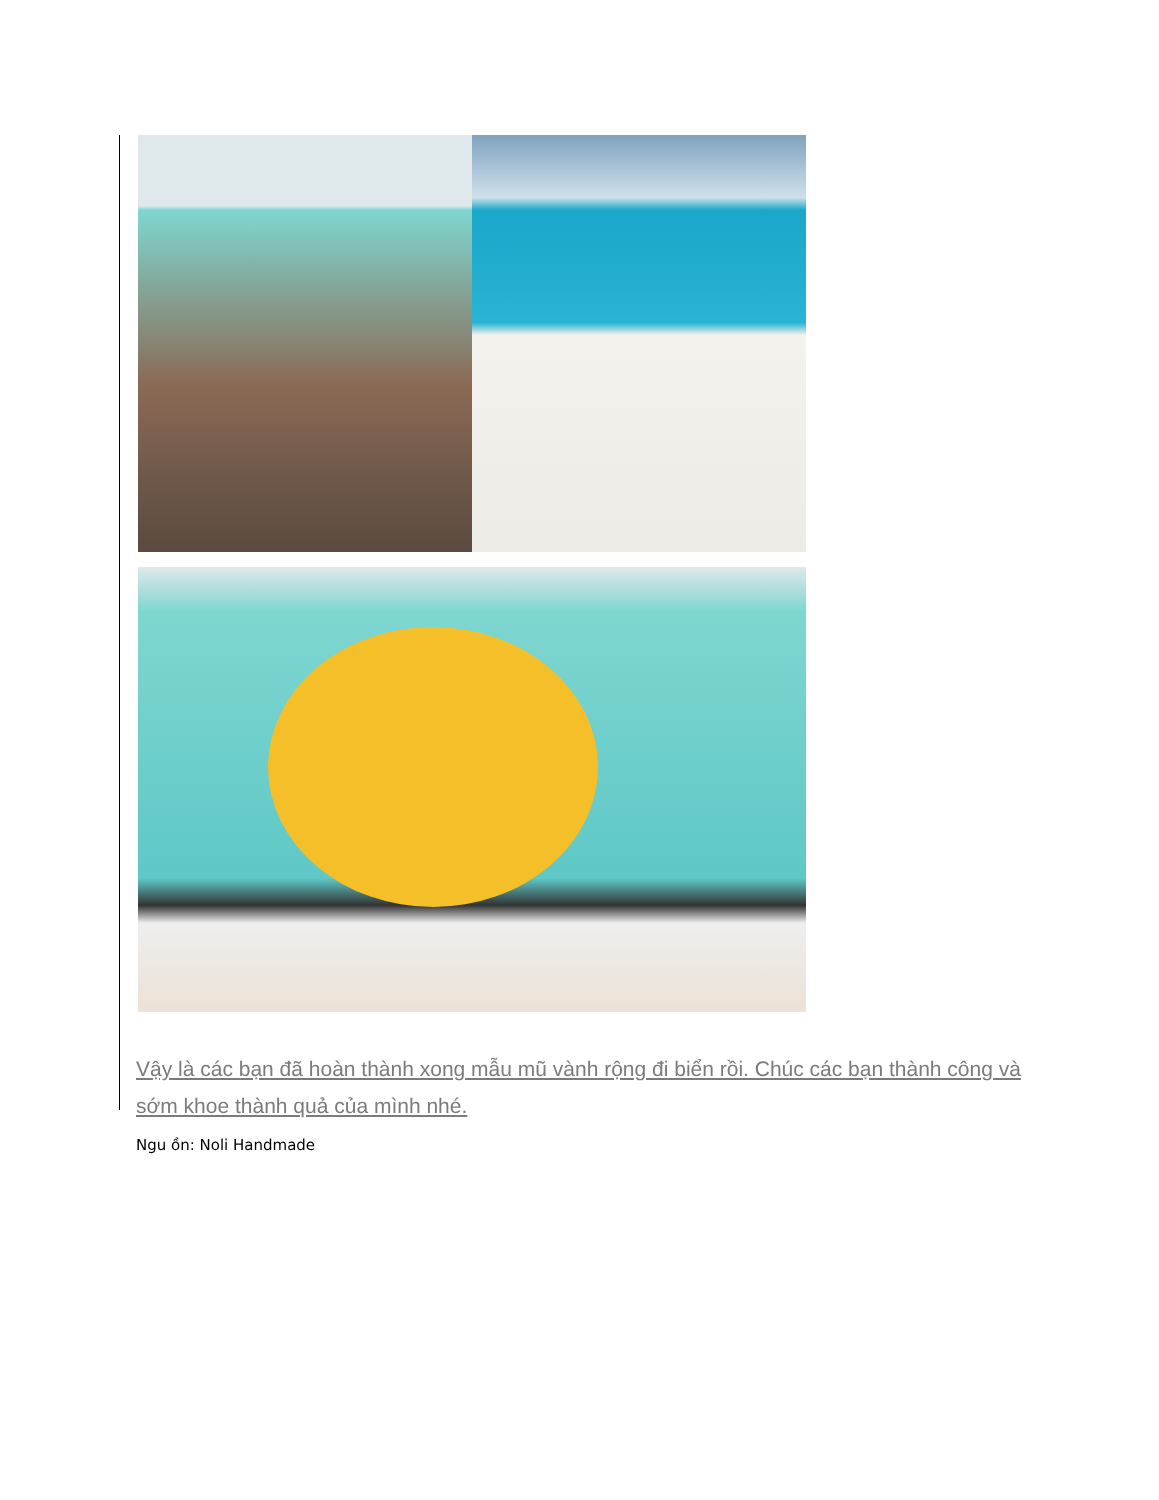Vậy là các bạn đã hoàn thành xong mẫu mũ vành rộng đi biển rồi. Chúc các bạn thành công và sớm khoe thành quả của mình nhé.
Ngu ồn: Noli Handmade